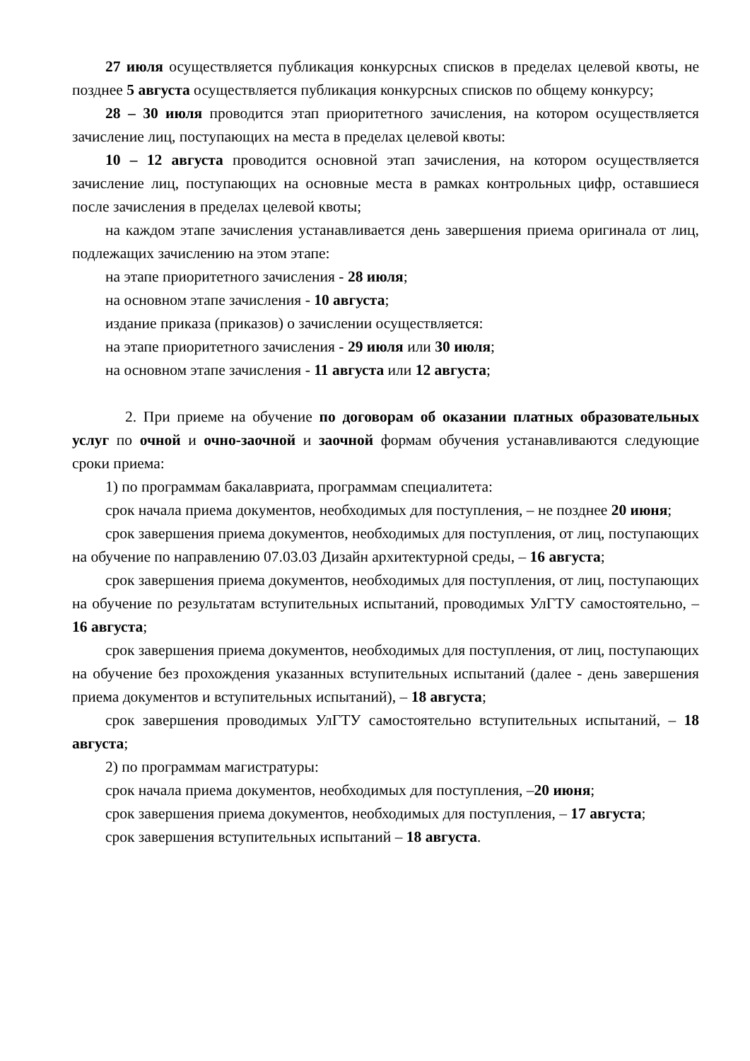27 июля осуществляется публикация конкурсных списков в пределах целевой квоты, не позднее 5 августа осуществляется публикация конкурсных списков по общему конкурсу;
28 – 30 июля проводится этап приоритетного зачисления, на котором осуществляется зачисление лиц, поступающих на места в пределах целевой квоты:
10 – 12 августа проводится основной этап зачисления, на котором осуществляется зачисление лиц, поступающих на основные места в рамках контрольных цифр, оставшиеся после зачисления в пределах целевой квоты;
на каждом этапе зачисления устанавливается день завершения приема оригинала от лиц, подлежащих зачислению на этом этапе:
на этапе приоритетного зачисления - 28 июля;
на основном этапе зачисления - 10 августа;
издание приказа (приказов) о зачислении осуществляется:
на этапе приоритетного зачисления - 29 июля или 30 июля;
на основном этапе зачисления - 11 августа или 12 августа;
2. При приеме на обучение по договорам об оказании платных образовательных услуг по очной и очно-заочной и заочной формам обучения устанавливаются следующие сроки приема:
1) по программам бакалавриата, программам специалитета:
срок начала приема документов, необходимых для поступления, – не позднее 20 июня;
срок завершения приема документов, необходимых для поступления, от лиц, поступающих на обучение по направлению 07.03.03 Дизайн архитектурной среды, – 16 августа;
срок завершения приема документов, необходимых для поступления, от лиц, поступающих на обучение по результатам вступительных испытаний, проводимых УлГТУ самостоятельно, – 16 августа;
срок завершения приема документов, необходимых для поступления, от лиц, поступающих на обучение без прохождения указанных вступительных испытаний (далее - день завершения приема документов и вступительных испытаний), – 18 августа;
срок завершения проводимых УлГТУ самостоятельно вступительных испытаний, – 18 августа;
2) по программам магистратуры:
срок начала приема документов, необходимых для поступления, –20 июня;
срок завершения приема документов, необходимых для поступления, – 17 августа;
срок завершения вступительных испытаний – 18 августа.